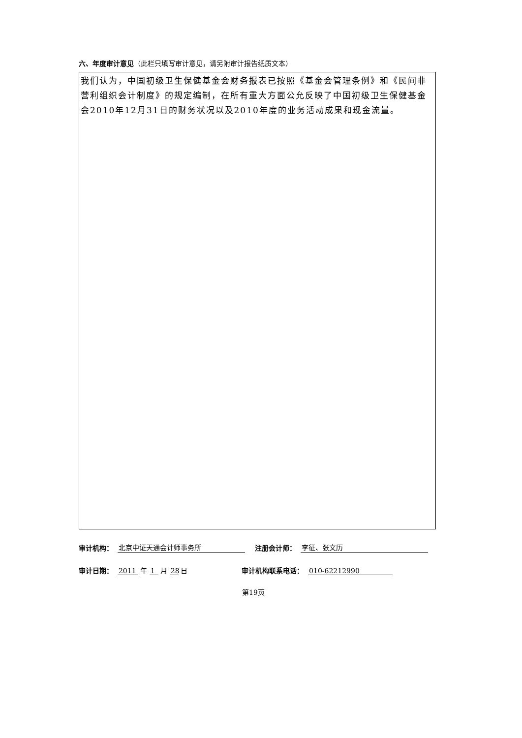六、年度审计意见（此栏只填写审计意见，请另附审计报告纸质文本）
我们认为，中国初级卫生保健基金会财务报表已按照《基金会管理条例》和《民间非营利组织会计制度》的规定编制，在所有重大方面公允反映了中国初级卫生保健基金会2010年12月31日的财务状况以及2010年度的业务活动成果和现金流量。
审计机构： 北京中证天通会计师事务所 注册会计师： 李征、张文历
审计日期： 2011 年 1 月 28 日 审计机构联系电话： 010-62212990
第19页